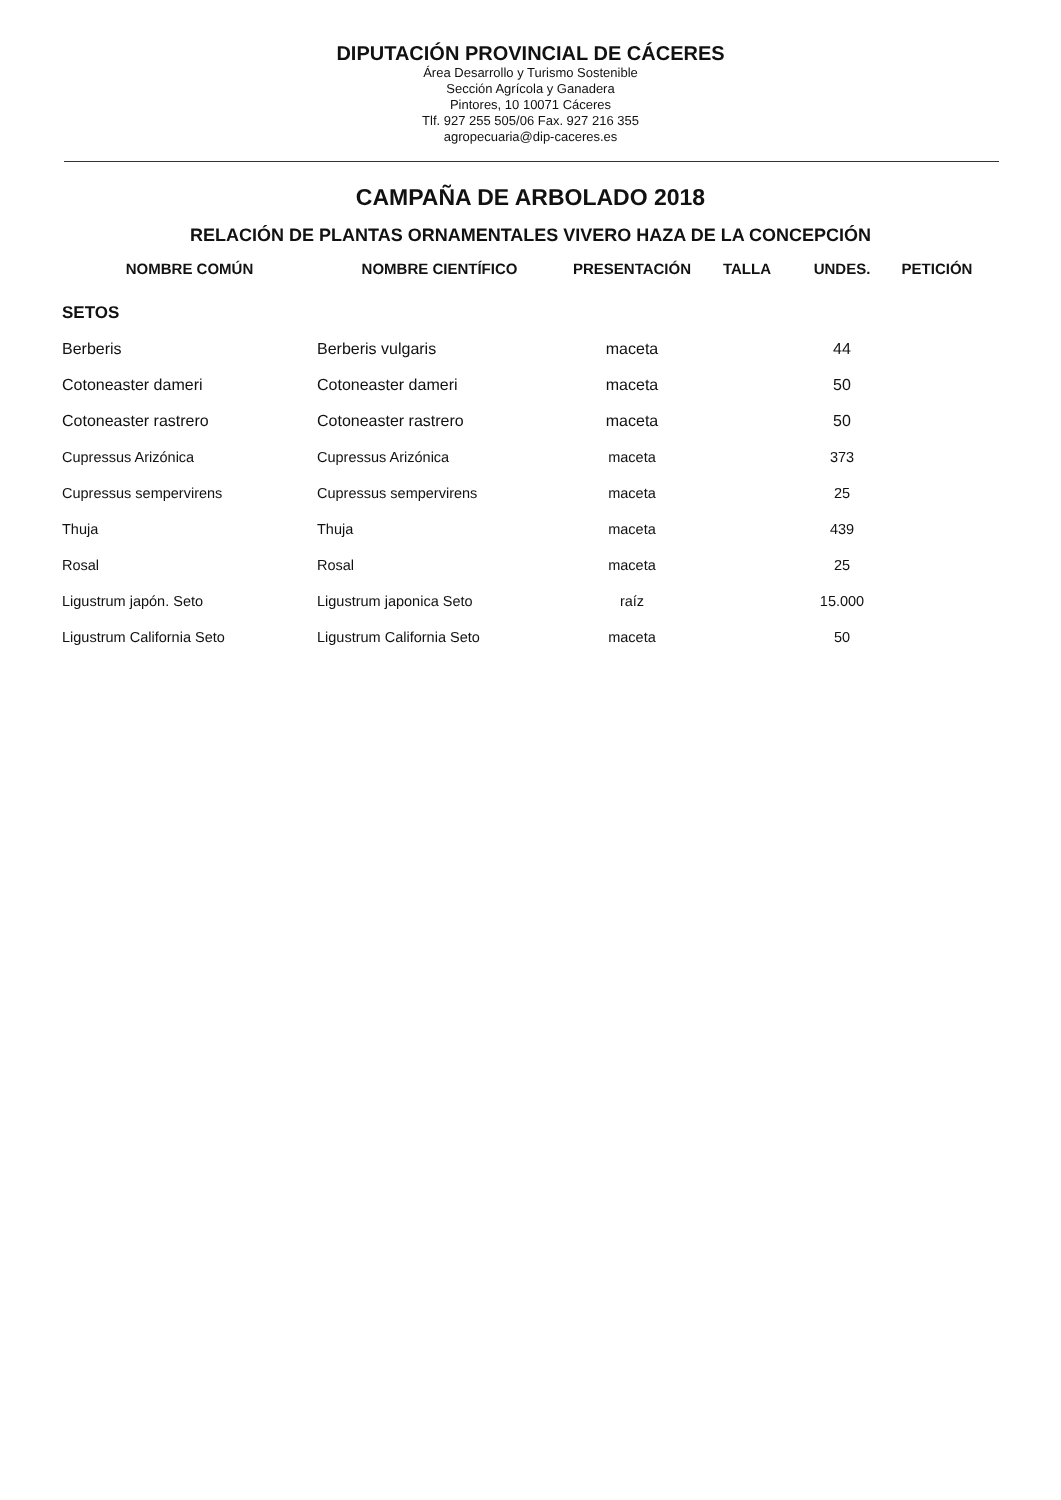DIPUTACIÓN PROVINCIAL DE CÁCERES
Área Desarrollo y Turismo Sostenible
Sección Agrícola y Ganadera
Pintores, 10 10071 Cáceres
Tlf. 927 255 505/06 Fax. 927 216 355
agropecuaria@dip-caceres.es
CAMPAÑA DE ARBOLADO 2018
RELACIÓN DE PLANTAS ORNAMENTALES VIVERO HAZA DE LA CONCEPCIÓN
| NOMBRE COMÚN | NOMBRE CIENTÍFICO | PRESENTACIÓN | TALLA | UNDES. | PETICIÓN |
| --- | --- | --- | --- | --- | --- |
| SETOS | | | | | |
| Berberis | Berberis vulgaris | maceta | | 44 | |
| Cotoneaster dameri | Cotoneaster dameri | maceta | | 50 | |
| Cotoneaster rastrero | Cotoneaster rastrero | maceta | | 50 | |
| Cupressus Arizónica | Cupressus Arizónica | maceta | | 373 | |
| Cupressus sempervirens | Cupressus sempervirens | maceta | | 25 | |
| Thuja | Thuja | maceta | | 439 | |
| Rosal | Rosal | maceta | | 25 | |
| Ligustrum japón. Seto | Ligustrum japonica Seto | raíz | | 15.000 | |
| Ligustrum California Seto | Ligustrum California Seto | maceta | | 50 | |